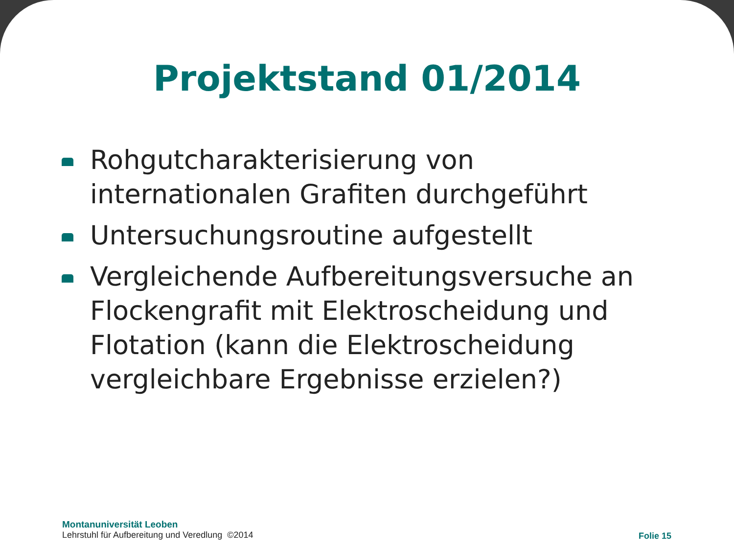Projektstand 01/2014
Rohgutcharakterisierung von internationalen Grafiten durchgeführt
Untersuchungsroutine aufgestellt
Vergleichende Aufbereitungsversuche an Flockengrafit mit Elektroscheidung und Flotation (kann die Elektroscheidung vergleichbare Ergebnisse erzielen?)
Montanuniversität Leoben
Lehrstuhl für Aufbereitung und Veredlung ©2014
Folie 15